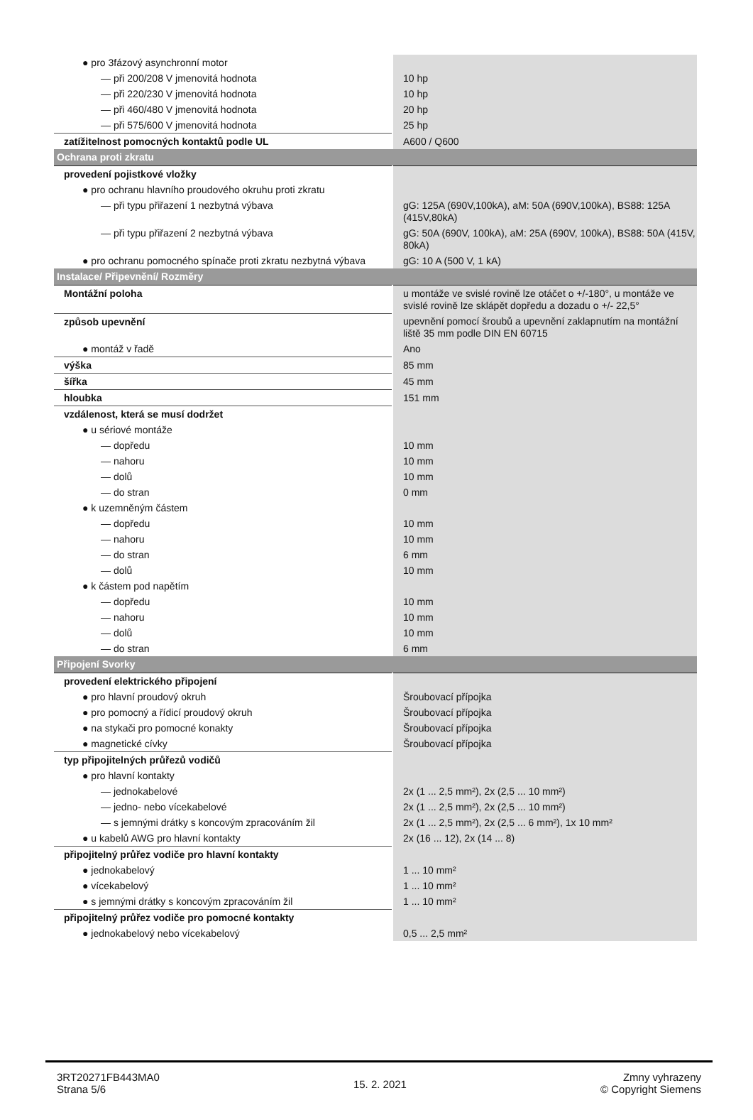| ● pro 3fázový asynchronní motor | |
| — při 200/208 V jmenovitá hodnota | 10 hp |
| — při 220/230 V jmenovitá hodnota | 10 hp |
| — při 460/480 V jmenovitá hodnota | 20 hp |
| — při 575/600 V jmenovitá hodnota | 25 hp |
| zatížitelnost pomocných kontaktů podle UL | A600 / Q600 |
| Ochrana proti zkratu | |
| provedení pojistkové vložky | |
| ● pro ochranu hlavního proudového okruhu proti zkratu | |
| — při typu přiřazení 1 nezbytná výbava | gG: 125A (690V,100kA), aM: 50A (690V,100kA), BS88: 125A (415V,80kA) |
| — při typu přiřazení 2 nezbytná výbava | gG: 50A (690V, 100kA), aM: 25A (690V, 100kA), BS88: 50A (415V, 80kA) |
| ● pro ochranu pomocného spínače proti zkratu nezbytná výbava | gG: 10 A (500 V, 1 kA) |
| Instalace/ Připevnění/ Rozměry | |
| Montážní poloha | u montáže ve svislé rovině lze otáčet o +/-180°, u montáže ve svislé rovině lze sklápět dopředu a dozadu o +/- 22,5° |
| způsob upevnění | upevnění pomocí šroubů a upevnění zaklapnutím na montážní liště 35 mm podle DIN EN 60715 |
| ● montáž v řadě | Ano |
| výška | 85 mm |
| šířka | 45 mm |
| hloubka | 151 mm |
| vzdálenost, která se musí dodržet | |
| ● u sériové montáže | |
| — dopředu | 10 mm |
| — nahoru | 10 mm |
| — dolů | 10 mm |
| — do stran | 0 mm |
| ● k uzemněným částem | |
| — dopředu | 10 mm |
| — nahoru | 10 mm |
| — do stran | 6 mm |
| — dolů | 10 mm |
| ● k částem pod napětím | |
| — dopředu | 10 mm |
| — nahoru | 10 mm |
| — dolů | 10 mm |
| — do stran | 6 mm |
| Připojení Svorky | |
| provedení elektrického připojení | |
| ● pro hlavní proudový okruh | Šroubovací přípojka |
| ● pro pomocný a řídicí proudový okruh | Šroubovací přípojka |
| ● na stykači pro pomocné konakty | Šroubovací přípojka |
| ● magnetické cívky | Šroubovací přípojka |
| typ připojitelných průřezů vodičů | |
| ● pro hlavní kontakty | |
| — jednokabelové | 2x (1 ... 2,5 mm²), 2x (2,5 ... 10 mm²) |
| — jedno- nebo vícekabelové | 2x (1 ... 2,5 mm²), 2x (2,5 ... 10 mm²) |
| — s jemnými drátky s koncovým zpracováním žil | 2x (1 ... 2,5 mm²), 2x (2,5 ... 6 mm²), 1x 10 mm² |
| ● u kabelů AWG pro hlavní kontakty | 2x (16 ... 12), 2x (14 ... 8) |
| připojitelný průřez vodiče pro hlavní kontakty | |
| ● jednokabelový | 1 ... 10 mm² |
| ● vícekabelový | 1 ... 10 mm² |
| ● s jemnými drátky s koncovým zpracováním žil | 1 ... 10 mm² |
| připojitelný průřez vodiče pro pomocné kontakty | |
| ● jednokabelový nebo vícekabelový | 0,5 ... 2,5 mm² |
3RT20271FB443MA0
Strana 5/6
15. 2. 2021
Zmny vyhrazeny
© Copyright Siemens